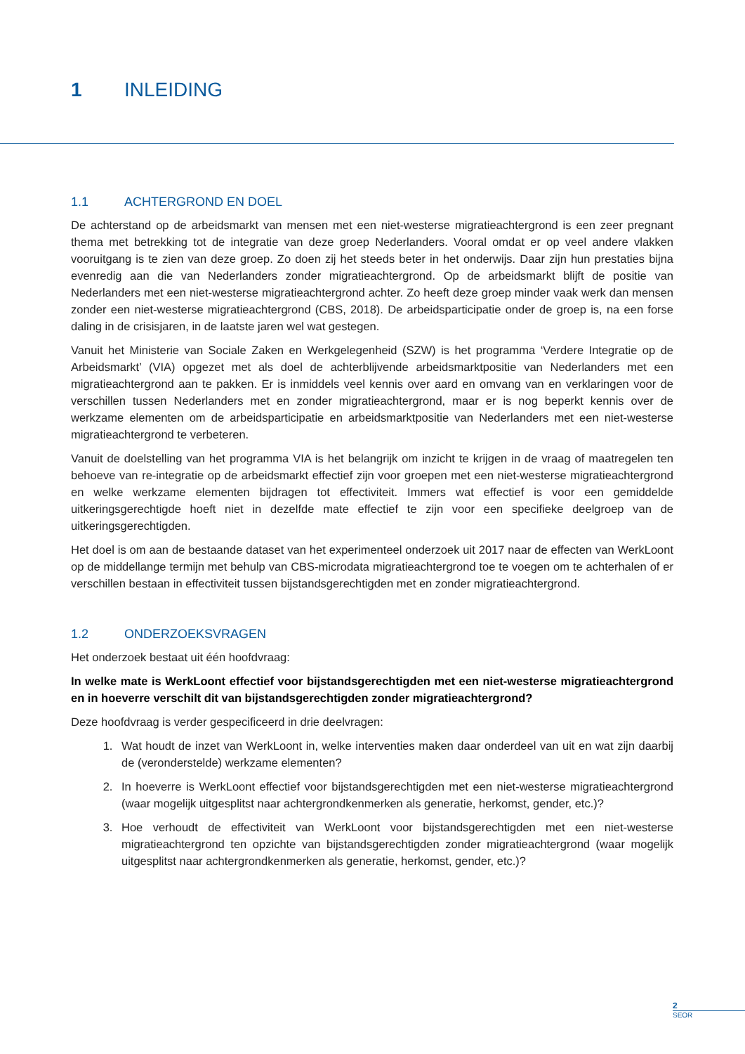1 INLEIDING
1.1 ACHTERGROND EN DOEL
De achterstand op de arbeidsmarkt van mensen met een niet-westerse migratieachtergrond is een zeer pregnant thema met betrekking tot de integratie van deze groep Nederlanders. Vooral omdat er op veel andere vlakken vooruitgang is te zien van deze groep. Zo doen zij het steeds beter in het onderwijs. Daar zijn hun prestaties bijna evenredig aan die van Nederlanders zonder migratieachtergrond. Op de arbeidsmarkt blijft de positie van Nederlanders met een niet-westerse migratieachtergrond achter. Zo heeft deze groep minder vaak werk dan mensen zonder een niet-westerse migratieachtergrond (CBS, 2018). De arbeidsparticipatie onder de groep is, na een forse daling in de crisisjaren, in de laatste jaren wel wat gestegen.
Vanuit het Ministerie van Sociale Zaken en Werkgelegenheid (SZW) is het programma ‘Verdere Integratie op de Arbeidsmarkt’ (VIA) opgezet met als doel de achterblijvende arbeidsmarktpositie van Nederlanders met een migratieachtergrond aan te pakken. Er is inmiddels veel kennis over aard en omvang van en verklaringen voor de verschillen tussen Nederlanders met en zonder migratieachtergrond, maar er is nog beperkt kennis over de werkzame elementen om de arbeidsparticipatie en arbeidsmarktpositie van Nederlanders met een niet-westerse migratieachtergrond te verbeteren.
Vanuit de doelstelling van het programma VIA is het belangrijk om inzicht te krijgen in de vraag of maatregelen ten behoeve van re-integratie op de arbeidsmarkt effectief zijn voor groepen met een niet-westerse migratieachtergrond en welke werkzame elementen bijdragen tot effectiviteit. Immers wat effectief is voor een gemiddelde uitkeringsgerechtigde hoeft niet in dezelfde mate effectief te zijn voor een specifieke deelgroep van de uitkeringsgerechtigden.
Het doel is om aan de bestaande dataset van het experimenteel onderzoek uit 2017 naar de effecten van WerkLoont op de middellange termijn met behulp van CBS-microdata migratieachtergrond toe te voegen om te achterhalen of er verschillen bestaan in effectiviteit tussen bijstandsgerechtigden met en zonder migratieachtergrond.
1.2 ONDERZOEKSVRAGEN
Het onderzoek bestaat uit één hoofdvraag:
In welke mate is WerkLoont effectief voor bijstandsgerechtigden met een niet-westerse migratieachtergrond en in hoeverre verschilt dit van bijstandsgerechtigden zonder migratieachtergrond?
Deze hoofdvraag is verder gespecificeerd in drie deelvragen:
1. Wat houdt de inzet van WerkLoont in, welke interventies maken daar onderdeel van uit en wat zijn daarbij de (veronderstelde) werkzame elementen?
2. In hoeverre is WerkLoont effectief voor bijstandsgerechtigden met een niet-westerse migratieachtergrond (waar mogelijk uitgesplitst naar achtergrondkenmerken als generatie, herkomst, gender, etc.)?
3. Hoe verhoudt de effectiviteit van WerkLoont voor bijstandsgerechtigden met een niet-westerse migratieachtergrond ten opzichte van bijstandsgerechtigden zonder migratieachtergrond (waar mogelijk uitgesplitst naar achtergrondkenmerken als generatie, herkomst, gender, etc.)?
2
SEOR